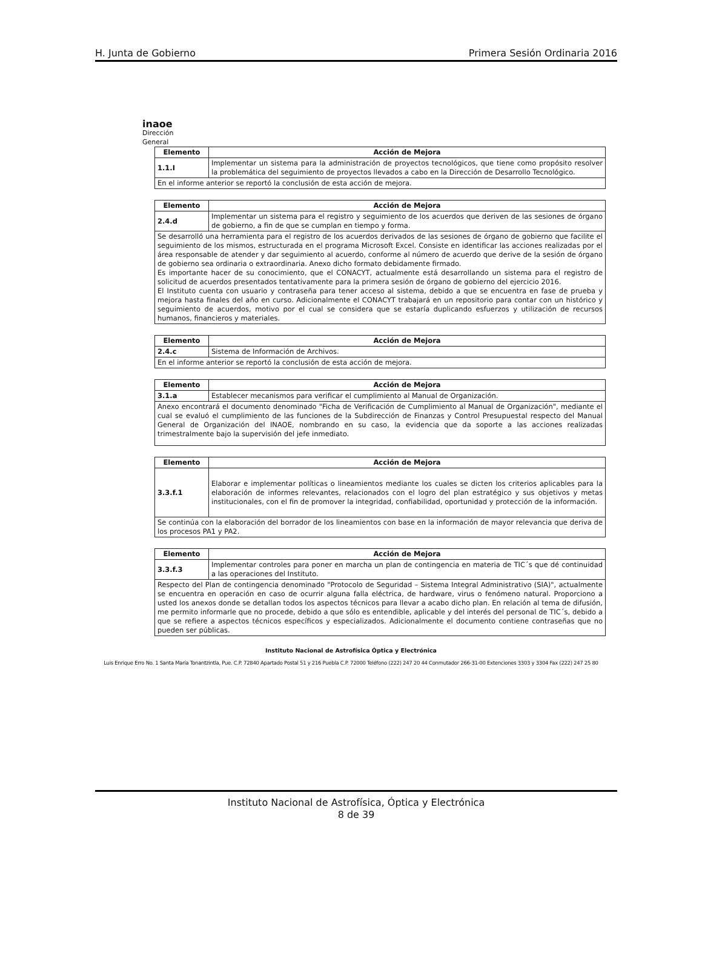H. Junta de Gobierno Primera Sesión Ordinaria 2016
inaoe
Dirección
General
| Elemento | Acción de Mejora |
| --- | --- |
| 1.1.I | Implementar un sistema para la administración de proyectos tecnológicos, que tiene como propósito resolver la problemática del seguimiento de proyectos llevados a cabo en la Dirección de Desarrollo Tecnológico. |
| En el informe anterior se reportó la conclusión de esta acción de mejora. | |
| Elemento | Acción de Mejora |
| --- | --- |
| 2.4.d | Implementar un sistema para el registro y seguimiento de los acuerdos que deriven de las sesiones de órgano de gobierno, a fin de que se cumplan en tiempo y forma. |
| Se desarrolló una herramienta para el registro de los acuerdos derivados de las sesiones de órgano de gobierno que facilite el seguimiento de los mismos, estructurada en el programa Microsoft Excel. Consiste en identificar las acciones realizadas por el área responsable de atender y dar seguimiento al acuerdo, conforme al número de acuerdo que derive de la sesión de órgano de gobierno sea ordinaria o extraordinaria. Anexo dicho formato debidamente firmado. Es importante hacer de su conocimiento, que el CONACYT, actualmente está desarrollando un sistema para el registro de solicitud de acuerdos presentados tentativamente para la primera sesión de órgano de gobierno del ejercicio 2016. El Instituto cuenta con usuario y contraseña para tener acceso al sistema, debido a que se encuentra en fase de prueba y mejora hasta finales del año en curso. Adicionalmente el CONACYT trabajará en un repositorio para contar con un histórico y seguimiento de acuerdos, motivo por el cual se considera que se estaría duplicando esfuerzos y utilización de recursos humanos, financieros y materiales. | |
| Elemento | Acción de Mejora |
| --- | --- |
| 2.4.c | Sistema de Información de Archivos. |
| En el informe anterior se reportó la conclusión de esta acción de mejora. | |
| Elemento | Acción de Mejora |
| --- | --- |
| 3.1.a | Establecer mecanismos para verificar el cumplimiento al Manual de Organización. |
| Anexo encontrará el documento denominado "Ficha de Verificación de Cumplimiento al Manual de Organización", mediante el cual se evaluó el cumplimiento de las funciones de la Subdirección de Finanzas y Control Presupuestal respecto del Manual General de Organización del INAOE, nombrando en su caso, la evidencia que da soporte a las acciones realizadas trimestralmente bajo la supervisión del jefe inmediato. | |
| Elemento | Acción de Mejora |
| --- | --- |
| 3.3.f.1 | Elaborar e implementar políticas o lineamientos mediante los cuales se dicten los criterios aplicables para la elaboración de informes relevantes, relacionados con el logro del plan estratégico y sus objetivos y metas institucionales, con el fin de promover la integridad, confiabilidad, oportunidad y protección de la información. |
| Se continúa con la elaboración del borrador de los lineamientos con base en la información de mayor relevancia que deriva de los procesos PA1 y PA2. | |
| Elemento | Acción de Mejora |
| --- | --- |
| 3.3.f.3 | Implementar controles para poner en marcha un plan de contingencia en materia de TIC´s que dé continuidad a las operaciones del Instituto. |
| Respecto del Plan de contingencia denominado "Protocolo de Seguridad – Sistema Integral Administrativo (SIA)", actualmente se encuentra en operación en caso de ocurrir alguna falla eléctrica, de hardware, virus o fenómeno natural. Proporciono a usted los anexos donde se detallan todos los aspectos técnicos para llevar a acabo dicho plan. En relación al tema de difusión, me permito informarle que no procede, debido a que sólo es entendible, aplicable y del interés del personal de TIC´s, debido a que se refiere a aspectos técnicos específicos y especializados. Adicionalmente el documento contiene contraseñas que no pueden ser públicas. | |
Instituto Nacional de Astrofísica Óptica y Electrónica
Luis Enrique Erro No. 1 Santa María Tonantzintla, Pue. C.P. 72840 Apartado Postal 51 y 216 Puebla C.P. 72000 Teléfono (222) 247 20 44 Conmutador 266-31-00 Extenciones 3303 y 3304 Fax (222) 247 25 80
Instituto Nacional de Astrofísica, Óptica y Electrónica
8 de 39